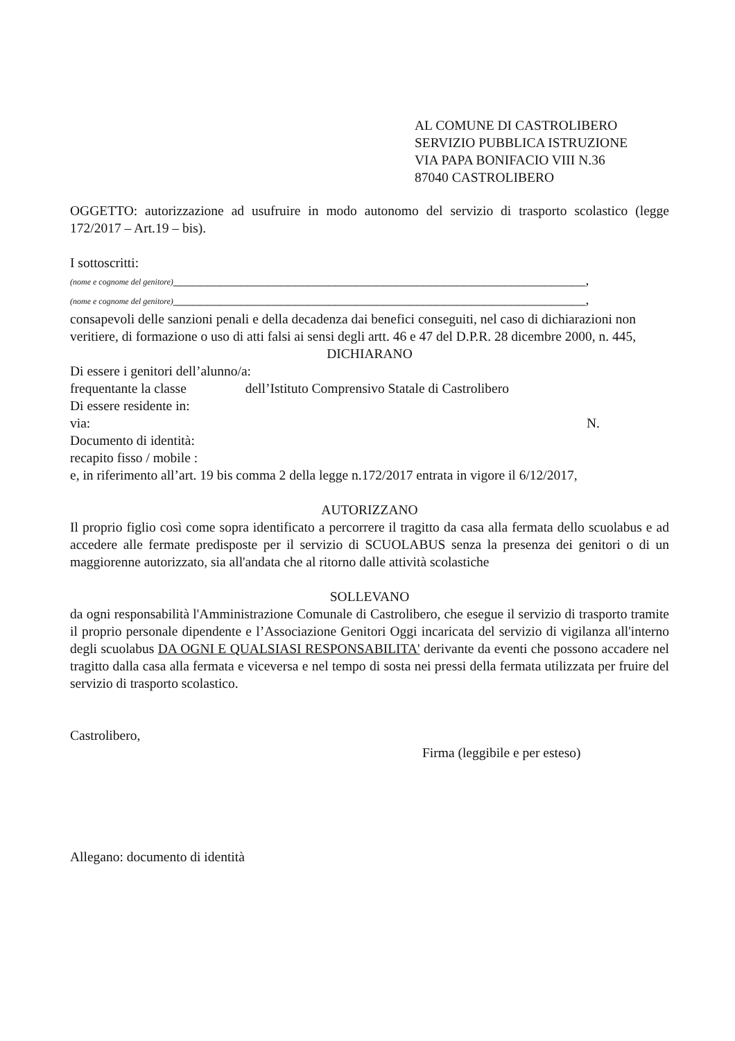AL COMUNE DI CASTROLIBERO
SERVIZIO PUBBLICA ISTRUZIONE
VIA PAPA BONIFACIO VIII N.36
87040 CASTROLIBERO
OGGETTO: autorizzazione ad usufruire in modo autonomo del servizio di trasporto scolastico (legge 172/2017 – Art.19 – bis).
I sottoscritti:
(nome e cognome del genitore)_____________________________________________________________,
(nome e cognome del genitore)_____________________________________________________________,
consapevoli delle sanzioni penali e della decadenza dai benefici conseguiti, nel caso di dichiarazioni non veritiere, di formazione o uso di atti falsi ai sensi degli artt. 46 e 47 del D.P.R. 28 dicembre 2000, n. 445,
DICHIARANO
Di essere i genitori dell’alunno/a:
frequentante la classe dell’Istituto Comprensivo Statale di Castrolibero
Di essere residente in:
via: N.
Documento di identità:
recapito fisso / mobile :
e, in riferimento all’art. 19 bis comma 2 della legge n.172/2017 entrata in vigore il 6/12/2017,
AUTORIZZANO
Il proprio figlio così come sopra identificato a percorrere il tragitto da casa alla fermata dello scuolabus e ad accedere alle fermate predisposte per il servizio di SCUOLABUS senza la presenza dei genitori o di un maggiorenne autorizzato, sia all'andata che al ritorno dalle attività scolastiche
SOLLEVANO
da ogni responsabilità l'Amministrazione Comunale di Castrolibero, che esegue il servizio di trasporto tramite il proprio personale dipendente e l’Associazione Genitori Oggi incaricata del servizio di vigilanza all'interno degli scuolabus DA OGNI E QUALSIASI RESPONSABILITA' derivante da eventi che possono accadere nel tragitto dalla casa alla fermata e viceversa e nel tempo di sosta nei pressi della fermata utilizzata per fruire del servizio di trasporto scolastico.
Castrolibero,
Firma (leggibile e per esteso)
Allegano: documento di identità